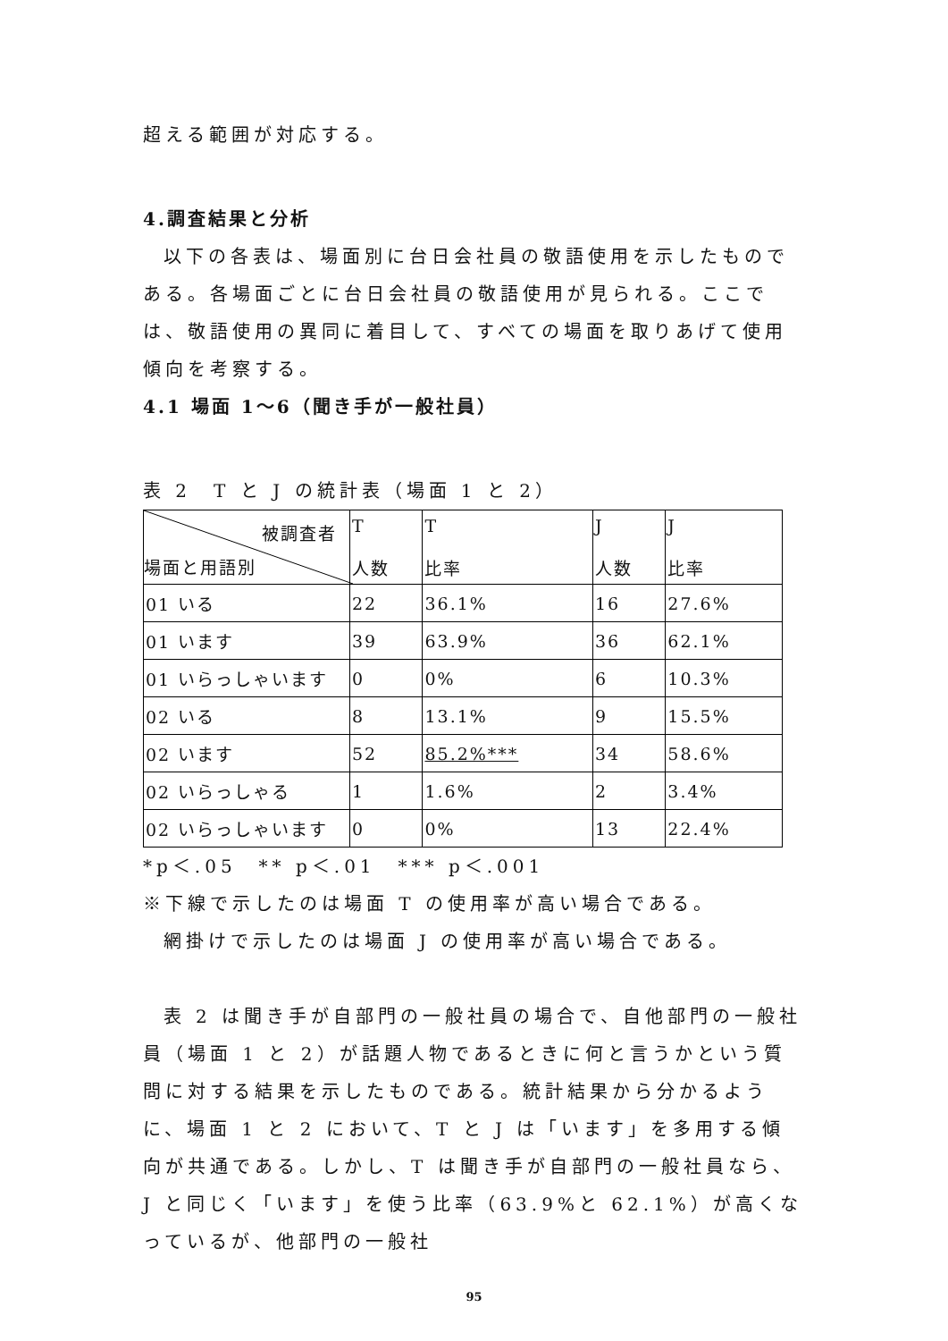超える範囲が対応する。
4.調査結果と分析
以下の各表は、場面別に台日会社員の敬語使用を示したものである。各場面ごとに台日会社員の敬語使用が見られる。ここでは、敬語使用の異同に着目して、すべての場面を取りあげて使用傾向を考察する。
4.1 場面 1〜6（聞き手が一般社員）
表 2　T と J の統計表（場面 1 と 2）
| 被調査者 場面と用語別 | T 人数 | T 比率 | J 人数 | J 比率 |
| 01 いる | 22 | 36.1% | 16 | 27.6% |
| 01 います | 39 | 63.9% | 36 | 62.1% |
| 01 いらっしゃいます | 0 | 0% | 6 | 10.3% |
| 02 いる | 8 | 13.1% | 9 | 15.5% |
| 02 います | 52 | 85.2%*** | 34 | 58.6% |
| 02 いらっしゃる | 1 | 1.6% | 2 | 3.4% |
| 02 いらっしゃいます | 0 | 0% | 13 | 22.4% |
*p＜.05　** p＜.01　*** p＜.001
※下線で示したのは場面 T の使用率が高い場合である。
網掛けで示したのは場面 J の使用率が高い場合である。
表 2 は聞き手が自部門の一般社員の場合で、自他部門の一般社員（場面 1 と 2）が話題人物であるときに何と言うかという質問に対する結果を示したものである。統計結果から分かるように、場面 1 と 2 において、T と J は「います」を多用する傾向が共通である。しかし、T は聞き手が自部門の一般社員なら、J と同じく「います」を使う比率（63.9%と 62.1%）が高くなっているが、他部門の一般社
95